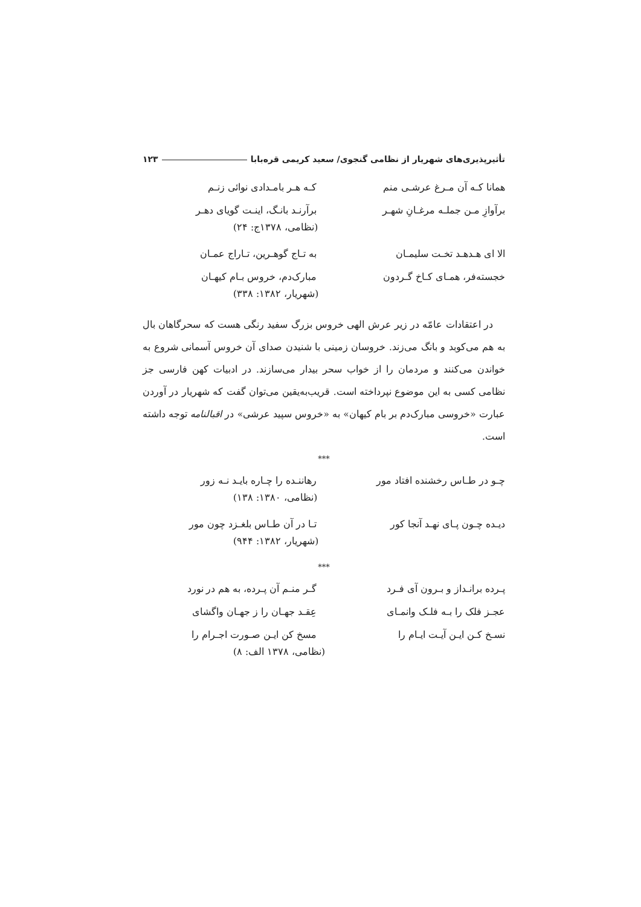تأثیرپذیری‌های شهریار از نظامی گنجوی/ سعید کریمی قره‌بابا ۱۲۳
همانا کـه آن مـرغ عرشـی منم کـه هـر بامـدادی نوائی زنـم
برآوازِ مـن جملـه مرغـانِ شهـر برآرنـد بانـگ، اینـت گویای دهـر
(نظامی، ۱۳۷۸ج: ۲۴)
الا ای هـدهـد تخـت سلیمـان به تـاج گوهـرین، تـاراج عمـان
خجسته‌فر، همـای کـاخ گـردون مبارک‌دم، خروس بـام کیهـان
(شهریار، ۱۳۸۲: ۳۳۸)
در اعتقادات عامّه در زیر عرش الهی خروس بزرگ سفید رنگی هست که سحرگاهان بال به هم می‌کوبد و بانگ می‌زند. خروسان زمینی با شنیدن صدای آن خروس آسمانی شروع به خواندن می‌کنند و مردمان را از خواب سحر بیدار می‌سازند. در ادبیات کهن فارسی جز نظامی کسی به این موضوع نپرداخته است. قریب‌به‌یقین می‌توان گفت که شهریار در آوردن عبارت «خروسی مبارک‌دم بر بام کیهان» به «خروس سپید عرشی» در اقبالنامه توجه داشته است.
***
چـو در طـاس رخشنده افتاد مور رهاننـده را چـاره بایـد نـه زور
(نظامی، ۱۳۸۰: ۱۳۸)
دیـده چـون پـای نهـد آنجا کور تـا در آن طـاس بلغـزد چون مور
(شهریار، ۱۳۸۲: ۹۴۴)
***
پـرده برانـداز و بـرون آی فـرد گـر منـم آن پـرده، به هم در نورد
عجـز فلک را بـه فلـک وانمـای عِقـد جهـان را ز جهـان واگشای
نسـخ کـن ایـن آیـت ایـام را مسخ کن ایـن صـورت اجـرام را
(نظامی، ۱۳۷۸ الف: ۸)